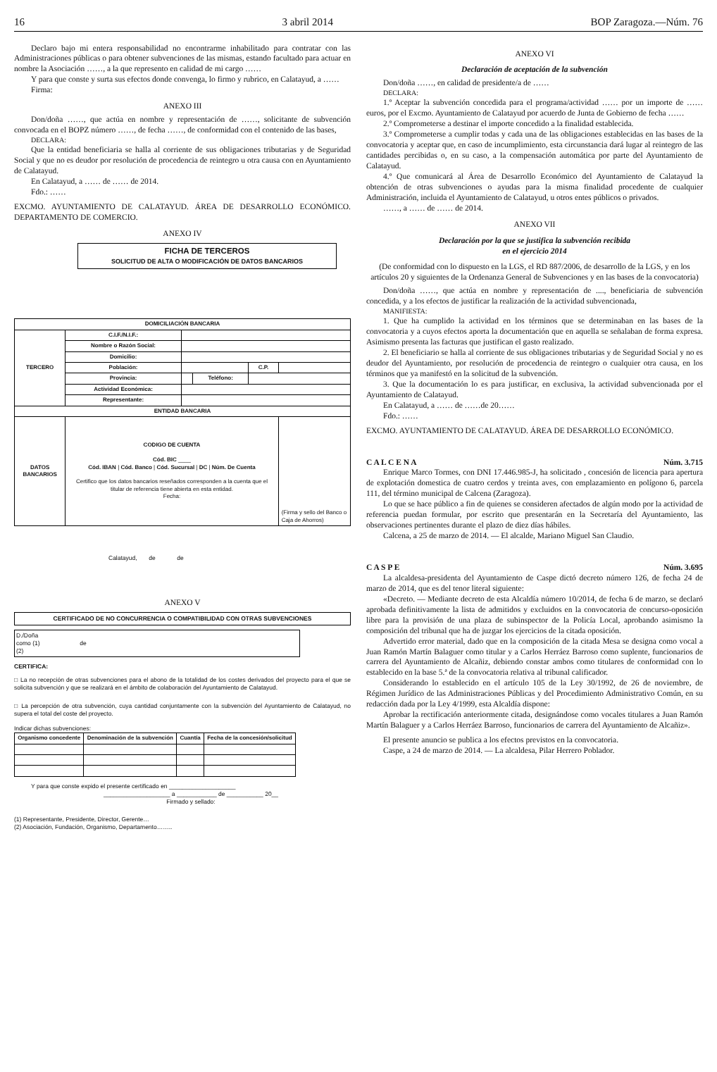16 3 abril 2014 BOP Zaragoza.—Núm. 76
Declaro bajo mi entera responsabilidad no encontrarme inhabilitado para contratar con las Administraciones públicas o para obtener subvenciones de las mismas, estando facultado para actuar en nombre la Asociación ……, a la que represento en calidad de mi cargo ……
Y para que conste y surta sus efectos donde convenga, lo firmo y rubrico, en Calatayud, a ……
Firma:
ANEXO III
Don/doña ……, que actúa en nombre y representación de ……, solicitante de subvención convocada en el BOPZ número ……, de fecha ……, de conformidad con el contenido de las bases,
DECLARA:
Que la entidad beneficiaria se halla al corriente de sus obligaciones tributarias y de Seguridad Social y que no es deudor por resolución de procedencia de reintegro u otra causa con en Ayuntamiento de Calatayud.
En Calatayud, a …… de …… de 2014.
Fdo.: ……
EXCMO. AYUNTAMIENTO DE CALATAYUD. ÁREA DE DESARROLLO ECONÓMICO. DEPARTAMENTO DE COMERCIO.
ANEXO IV
FICHA DE TERCEROS
SOLICITUD DE ALTA O MODIFICACIÓN DE DATOS BANCARIOS
| DOMICILIACIÓN BANCARIA | | | | | |
| --- | --- | --- | --- | --- | --- |
| TERCERO | C.I.F./N.I.F.: | | | | |
| | Nombre o Razón Social: | | | | |
| | Domicilio: | | | | |
| | Población: | | | C.P. | |
| | Provincia: | | Teléfono: | | |
| | Actividad Económica: | | | | |
| | Representante: | | | | |
| ENTIDAD BANCARIA | | | | | |
| DATOS BANCARIOS | CODIGO DE CUENTA Cód. BIC ____ Cód. IBAN / Cód. Banco / Cód. Sucursal / DC / Núm. De Cuenta Certifico que los datos bancarios reseñados corresponden a la cuenta que el titular de referencia tiene abierta en esta entidad. Fecha: | | | | (Firma y sello del Banco o Caja de Ahorros) |
Calatayud, de de
ANEXO V
CERTIFICADO DE NO CONCURRENCIA O COMPATIBILIDAD CON OTRAS SUBVENCIONES
D./Doña
como (1) de
(2)
CERTIFICA:
□ La no recepción de otras subvenciones para el abono de la totalidad de los costes derivados del proyecto para el que se solicita subvención y que se realizará en el ámbito de colaboración del Ayuntamiento de Calatayud.
□ La percepción de otra subvención, cuya cantidad conjuntamente con la subvención del Ayuntamiento de Calatayud, no supera el total del coste del proyecto.
Indicar dichas subvenciones:
| Organismo concedente | Denominación de la subvención | Cuantía | Fecha de la concesión/solicitud |
| --- | --- | --- | --- |
Y para que conste expido el presente certificado en ____________________
____________________ a ____________ de ___________ 20__
Firmado y sellado:
(1) Representante, Presidente, Director, Gerente…
(2) Asociación, Fundación, Organismo, Departamento……..
ANEXO VI
Declaración de aceptación de la subvención
Don/doña ……, en calidad de presidente/a de ……
DECLARA:
1.º Aceptar la subvención concedida para el programa/actividad …… por un importe de …… euros, por el Excmo. Ayuntamiento de Calatayud por acuerdo de Junta de Gobierno de fecha ……
2.º Comprometerse a destinar el importe concedido a la finalidad establecida.
3.º Comprometerse a cumplir todas y cada una de las obligaciones establecidas en las bases de la convocatoria y aceptar que, en caso de incumplimiento, esta circunstancia dará lugar al reintegro de las cantidades percibidas o, en su caso, a la compensación automática por parte del Ayuntamiento de Calatayud.
4.º Que comunicará al Área de Desarrollo Económico del Ayuntamiento de Calatayud la obtención de otras subvenciones o ayudas para la misma finalidad procedente de cualquier Administración, incluida el Ayuntamiento de Calatayud, u otros entes públicos o privados.
……, a …… de …… de 2014.
ANEXO VII
Declaración por la que se justifica la subvención recibida
en el ejercicio 2014
(De conformidad con lo dispuesto en la LGS, el RD 887/2006, de desarrollo de la LGS, y en los artículos 20 y siguientes de la Ordenanza General de Subvenciones y en las bases de la convocatoria)
Don/doña ……, que actúa en nombre y representación de ...., beneficiaria de subvención concedida, y a los efectos de justificar la realización de la actividad subvencionada,
MANIFIESTA:
1. Que ha cumplido la actividad en los términos que se determinaban en las bases de la convocatoria y a cuyos efectos aporta la documentación que en aquella se señalaban de forma expresa. Asimismo presenta las facturas que justifican el gasto realizado.
2. El beneficiario se halla al corriente de sus obligaciones tributarias y de Seguridad Social y no es deudor del Ayuntamiento, por resolución de procedencia de reintegro o cualquier otra causa, en los términos que ya manifestó en la solicitud de la subvención.
3. Que la documentación lo es para justificar, en exclusiva, la actividad subvencionada por el Ayuntamiento de Calatayud.
En Calatayud, a …… de ……de 20……
Fdo.: ……
EXCMO. AYUNTAMIENTO DE CALATAYUD. ÁREA DE DESARROLLO ECONÓMICO.
C A L C E N A Núm. 3.715
Enrique Marco Tormes, con DNI 17.446.985-J, ha solicitado , concesión de licencia para apertura de explotación domestica de cuatro cerdos y treinta aves, con emplazamiento en polígono 6, parcela 111, del término municipal de Calcena (Zaragoza).
Lo que se hace público a fin de quienes se consideren afectados de algún modo por la actividad de referencia puedan formular, por escrito que presentarán en la Secretaría del Ayuntamiento, las observaciones pertinentes durante el plazo de diez días hábiles.
Calcena, a 25 de marzo de 2014. — El alcalde, Mariano Miguel San Claudio.
C A S P E Núm. 3.695
La alcaldesa-presidenta del Ayuntamiento de Caspe dictó decreto número 126, de fecha 24 de marzo de 2014, que es del tenor literal siguiente:
«Decreto. — Mediante decreto de esta Alcaldía número 10/2014, de fecha 6 de marzo, se declaró aprobada definitivamente la lista de admitidos y excluidos en la convocatoria de concurso-oposición libre para la provisión de una plaza de subinspector de la Policía Local, aprobando asimismo la composición del tribunal que ha de juzgar los ejercicios de la citada oposición.
Advertido error material, dado que en la composición de la citada Mesa se designa como vocal a Juan Ramón Martín Balaguer como titular y a Carlos Herráez Barroso como suplente, funcionarios de carrera del Ayuntamiento de Alcañiz, debiendo constar ambos como titulares de conformidad con lo establecido en la base 5.ª de la convocatoria relativa al tribunal calificador.
Considerando lo establecido en el artículo 105 de la Ley 30/1992, de 26 de noviembre, de Régimen Jurídico de las Administraciones Públicas y del Procedimiento Administrativo Común, en su redacción dada por la Ley 4/1999, esta Alcaldía dispone:
Aprobar la rectificación anteriormente citada, designándose como vocales titulares a Juan Ramón Martín Balaguer y a Carlos Herráez Barroso, funcionarios de carrera del Ayuntamiento de Alcañiz».
El presente anuncio se publica a los efectos previstos en la convocatoria.
Caspe, a 24 de marzo de 2014. — La alcaldesa, Pilar Herrero Poblador.